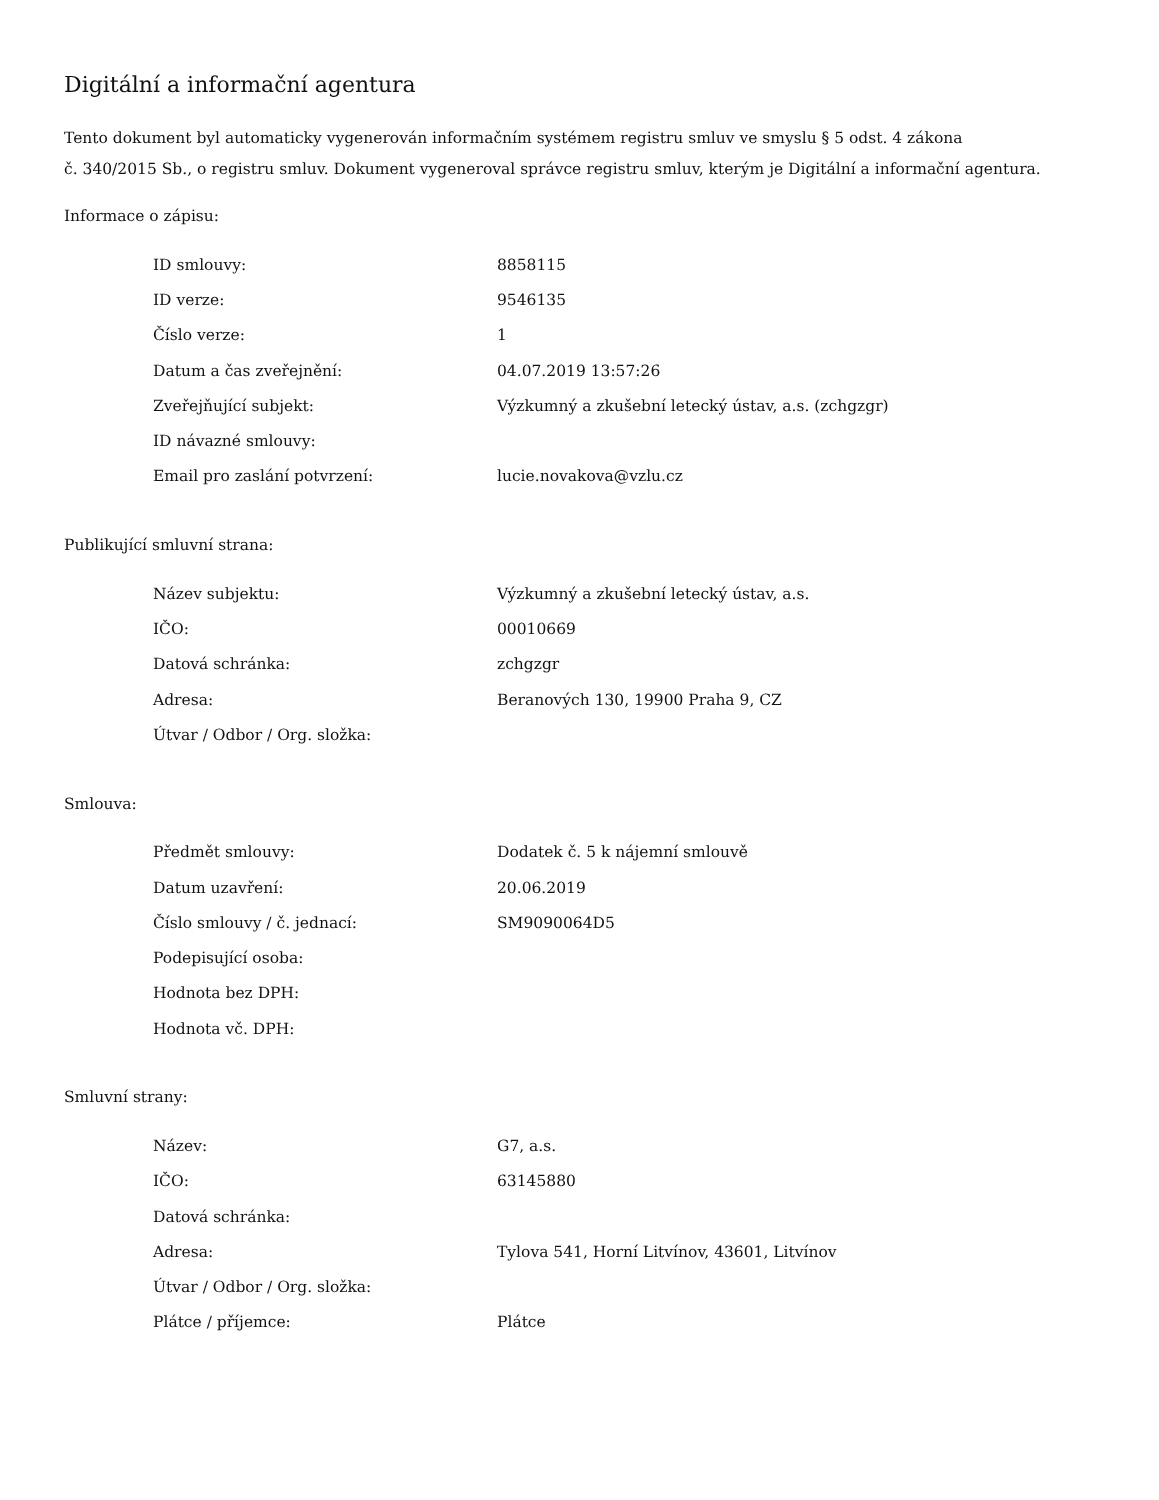Digitální a informační agentura
Tento dokument byl automaticky vygenerován informačním systémem registru smluv ve smyslu § 5 odst. 4 zákona
č. 340/2015 Sb., o registru smluv. Dokument vygeneroval správce registru smluv, kterým je Digitální a informační agentura.
Informace o zápisu:
| ID smlouvy: | 8858115 |
| ID verze: | 9546135 |
| Číslo verze: | 1 |
| Datum a čas zveřejnění: | 04.07.2019 13:57:26 |
| Zveřejňující subjekt: | Výzkumný a zkušební letecký ústav, a.s. (zchgzgr) |
| ID návazné smlouvy: | |
| Email pro zaslání potvrzení: | lucie.novakova@vzlu.cz |
Publikující smluvní strana:
| Název subjektu: | Výzkumný a zkušební letecký ústav, a.s. |
| IČO: | 00010669 |
| Datová schránka: | zchgzgr |
| Adresa: | Beranových 130, 19900 Praha 9, CZ |
| Útvar / Odbor / Org. složka: | |
Smlouva:
| Předmět smlouvy: | Dodatek č. 5 k nájemní smlouvě |
| Datum uzavření: | 20.06.2019 |
| Číslo smlouvy / č. jednací: | SM9090064D5 |
| Podepisující osoba: | |
| Hodnota bez DPH: | |
| Hodnota vč. DPH: | |
Smluvní strany:
| Název: | G7, a.s. |
| IČO: | 63145880 |
| Datová schránka: | |
| Adresa: | Tylova 541, Horní Litvínov, 43601, Litvínov |
| Útvar / Odbor / Org. složka: | |
| Plátce / příjemce: | Plátce |